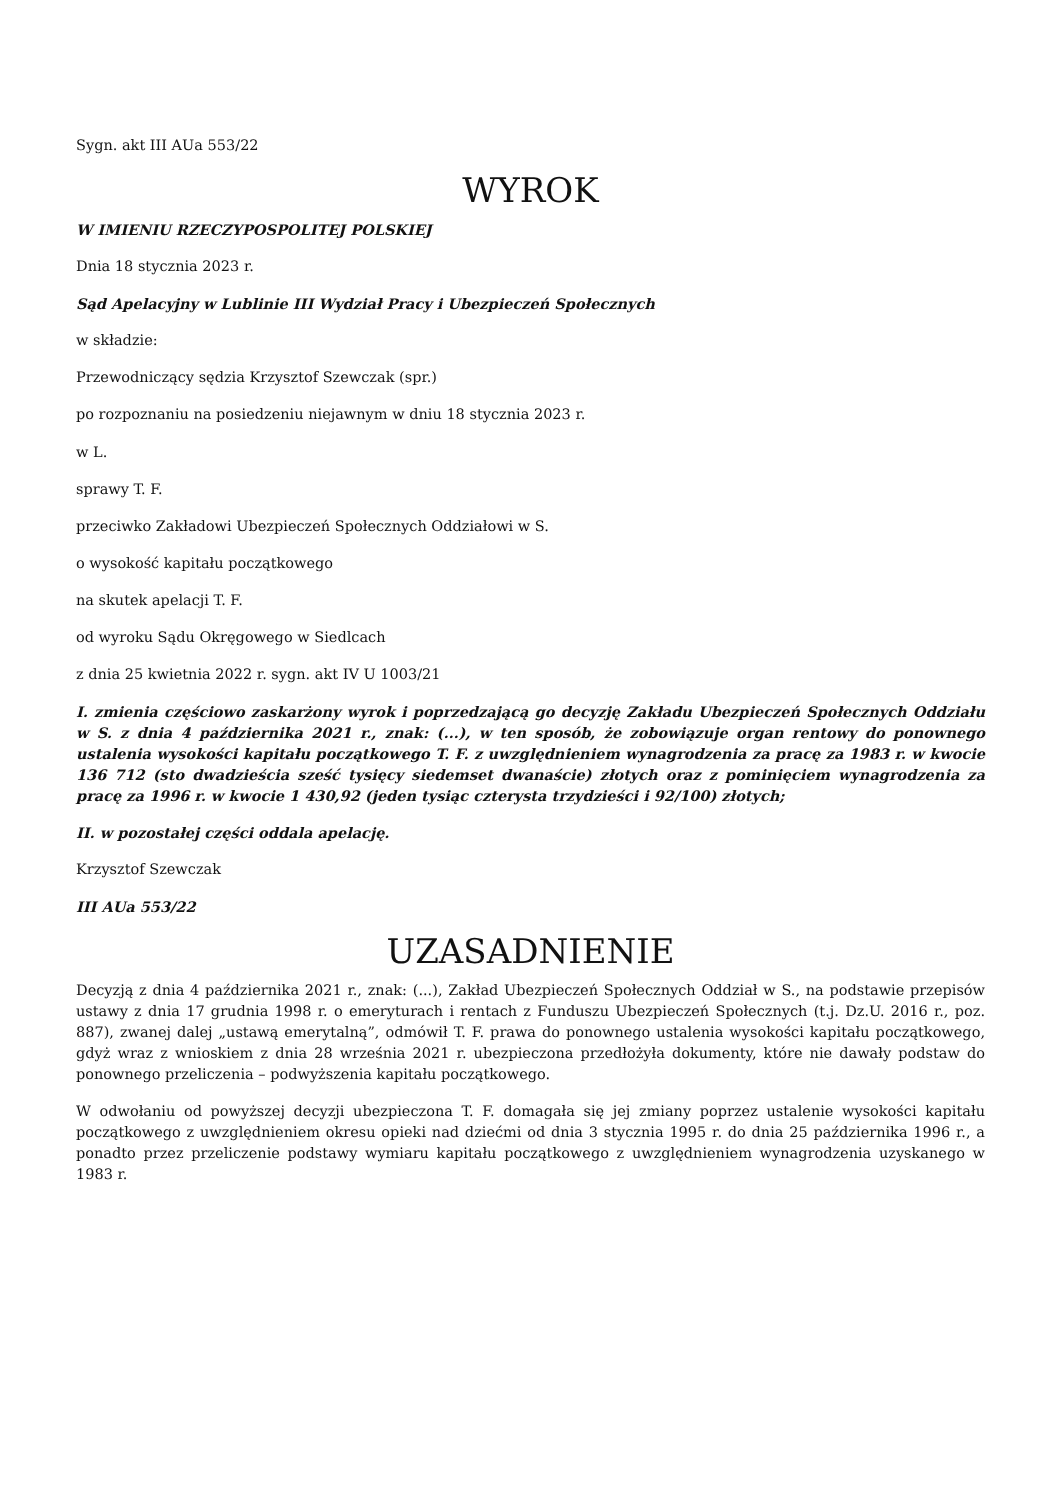Sygn. akt III AUa 553/22
WYROK
W IMIENIU RZECZYPOSPOLITEJ POLSKIEJ
Dnia 18 stycznia 2023 r.
Sąd Apelacyjny w Lublinie III Wydział Pracy i Ubezpieczeń Społecznych
w składzie:
Przewodniczący sędzia Krzysztof Szewczak (spr.)
po rozpoznaniu na posiedzeniu niejawnym w dniu 18 stycznia 2023 r.
w L.
sprawy T. F.
przeciwko Zakładowi Ubezpieczeń Społecznych Oddziałowi w S.
o wysokość kapitału początkowego
na skutek apelacji T. F.
od wyroku Sądu Okręgowego w Siedlcach
z dnia 25 kwietnia 2022 r. sygn. akt IV U 1003/21
I. zmienia częściowo zaskarżony wyrok i poprzedzającą go decyzję Zakładu Ubezpieczeń Społecznych Oddziału w S. z dnia 4 października 2021 r., znak: (...), w ten sposób, że zobowiązuje organ rentowy do ponownego ustalenia wysokości kapitału początkowego T. F. z uwzględnieniem wynagrodzenia za pracę za 1983 r. w kwocie 136 712 (sto dwadzieścia sześć tysięcy siedemset dwanaście) złotych oraz z pominięciem wynagrodzenia za pracę za 1996 r. w kwocie 1 430,92 (jeden tysiąc czterysta trzydzieści i 92/100) złotych;
II. w pozostałej części oddala apelację.
Krzysztof Szewczak
III AUa 553/22
UZASADNIENIE
Decyzją z dnia 4 października 2021 r., znak: (...), Zakład Ubezpieczeń Społecznych Oddział w S., na podstawie przepisów ustawy z dnia 17 grudnia 1998 r. o emeryturach i rentach z Funduszu Ubezpieczeń Społecznych (t.j. Dz.U. 2016 r., poz. 887), zwanej dalej „ustawą emerytalną”, odmówił T. F. prawa do ponownego ustalenia wysokości kapitału początkowego, gdyż wraz z wnioskiem z dnia 28 września 2021 r. ubezpieczona przedłożyła dokumenty, które nie dawały podstaw do ponownego przeliczenia – podwyższenia kapitału początkowego.
W odwołaniu od powyższej decyzji ubezpieczona T. F. domagała się jej zmiany poprzez ustalenie wysokości kapitału początkowego z uwzględnieniem okresu opieki nad dziećmi od dnia 3 stycznia 1995 r. do dnia 25 października 1996 r., a ponadto przez przeliczenie podstawy wymiaru kapitału początkowego z uwzględnieniem wynagrodzenia uzyskanego w 1983 r.